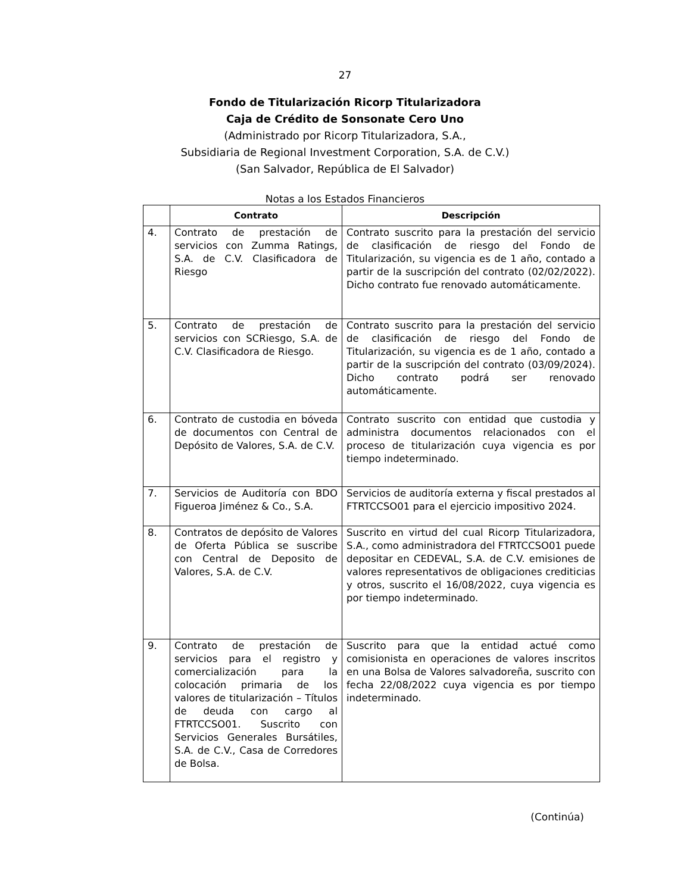27
Fondo de Titularización Ricorp Titularizadora
Caja de Crédito de Sonsonate Cero Uno
(Administrado por Ricorp Titularizadora, S.A.,
Subsidiaria de Regional Investment Corporation, S.A. de C.V.)
(San Salvador, República de El Salvador)
Notas a los Estados Financieros
| | Contrato | Descripción |
| --- | --- | --- |
| 4. | Contrato de prestación de servicios con Zumma Ratings, S.A. de C.V. Clasificadora de Riesgo | Contrato suscrito para la prestación del servicio de clasificación de riesgo del Fondo de Titularización, su vigencia es de 1 año, contado a partir de la suscripción del contrato (02/02/2022). Dicho contrato fue renovado automáticamente. |
| 5. | Contrato de prestación de servicios con SCRiesgo, S.A. de C.V. Clasificadora de Riesgo. | Contrato suscrito para la prestación del servicio de clasificación de riesgo del Fondo de Titularización, su vigencia es de 1 año, contado a partir de la suscripción del contrato (03/09/2024). Dicho contrato podrá ser renovado automáticamente. |
| 6. | Contrato de custodia en bóveda de documentos con Central de Depósito de Valores, S.A. de C.V. | Contrato suscrito con entidad que custodia y administra documentos relacionados con el proceso de titularización cuya vigencia es por tiempo indeterminado. |
| 7. | Servicios de Auditoría con BDO Figueroa Jiménez & Co., S.A. | Servicios de auditoría externa y fiscal prestados al FTRTCCSO01 para el ejercicio impositivo 2024. |
| 8. | Contratos de depósito de Valores de Oferta Pública se suscribe con Central de Deposito de Valores, S.A. de C.V. | Suscrito en virtud del cual Ricorp Titularizadora, S.A., como administradora del FTRTCCSO01 puede depositar en CEDEVAL, S.A. de C.V. emisiones de valores representativos de obligaciones crediticias y otros, suscrito el 16/08/2022, cuya vigencia es por tiempo indeterminado. |
| 9. | Contrato de prestación de servicios para el registro y comercialización para la colocación primaria de los valores de titularización – Títulos de deuda con cargo al FTRTCCSO01. Suscrito con Servicios Generales Bursátiles, S.A. de C.V., Casa de Corredores de Bolsa. | Suscrito para que la entidad actué como comisionista en operaciones de valores inscritos en una Bolsa de Valores salvadoreña, suscrito con fecha 22/08/2022 cuya vigencia es por tiempo indeterminado. |
(Continúa)